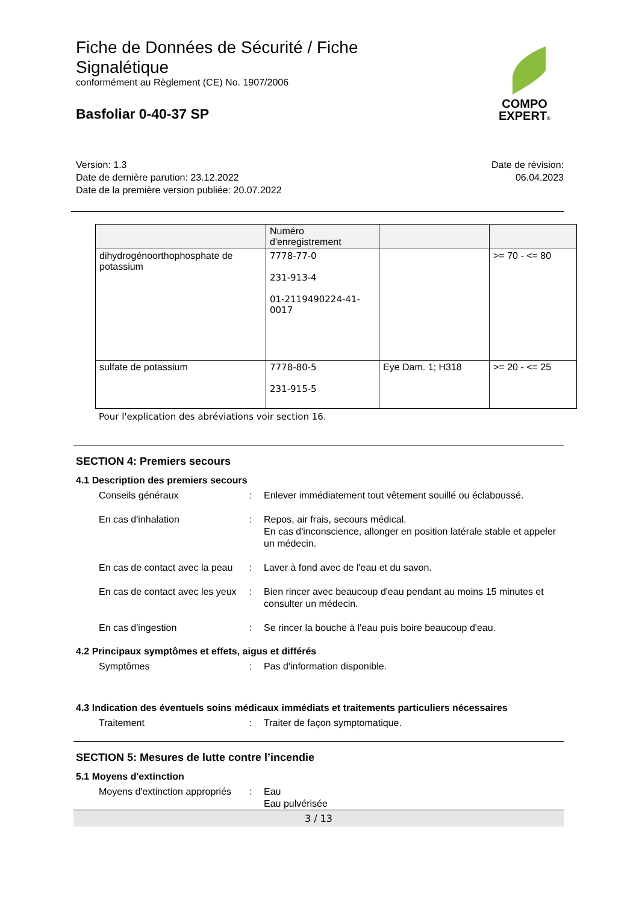Fiche de Données de Sécurité / Fiche Signalétique
conformément au Règlement (CE) No. 1907/2006
Basfoliar 0-40-37 SP
COMPO
EXPERT®
Version: 1.3
Date de dernière parution: 23.12.2022
Date de la première version publiée: 20.07.2022
Date de révision:
06.04.2023
| | Numéro d'enregistrement | | |
| dihydrogénoorthophosphate de potassium | 7778-77-0 231-913-4 01-2119490224-41-0017 | | >= 70 - <= 80 |
| sulfate de potassium | 7778-80-5 231-915-5 | Eye Dam. 1; H318 | >= 20 - <= 25 |
Pour l'explication des abréviations voir section 16.
SECTION 4: Premiers secours
4.1 Description des premiers secours
Conseils généraux : Enlever immédiatement tout vêtement souillé ou éclaboussé.
En cas d'inhalation : Repos, air frais, secours médical.
En cas d'inconscience, allonger en position latérale stable et appeler un médecin.
En cas de contact avec la peau
: Laver à fond avec de l'eau et du savon.
En cas de contact avec les yeux
: Bien rincer avec beaucoup d'eau pendant au moins 15 minutes et consulter un médecin.
En cas d'ingestion : Se rincer la bouche à l'eau puis boire beaucoup d'eau.
4.2 Principaux symptômes et effets, aigus et différés
Symptômes : Pas d'information disponible.
4.3 Indication des éventuels soins médicaux immédiats et traitements particuliers nécessaires
Traitement : Traiter de façon symptomatique.
SECTION 5: Mesures de lutte contre l’incendie
5.1 Moyens d'extinction
Moyens d'extinction appropriés
: Eau
Eau pulvérisée
3 / 13